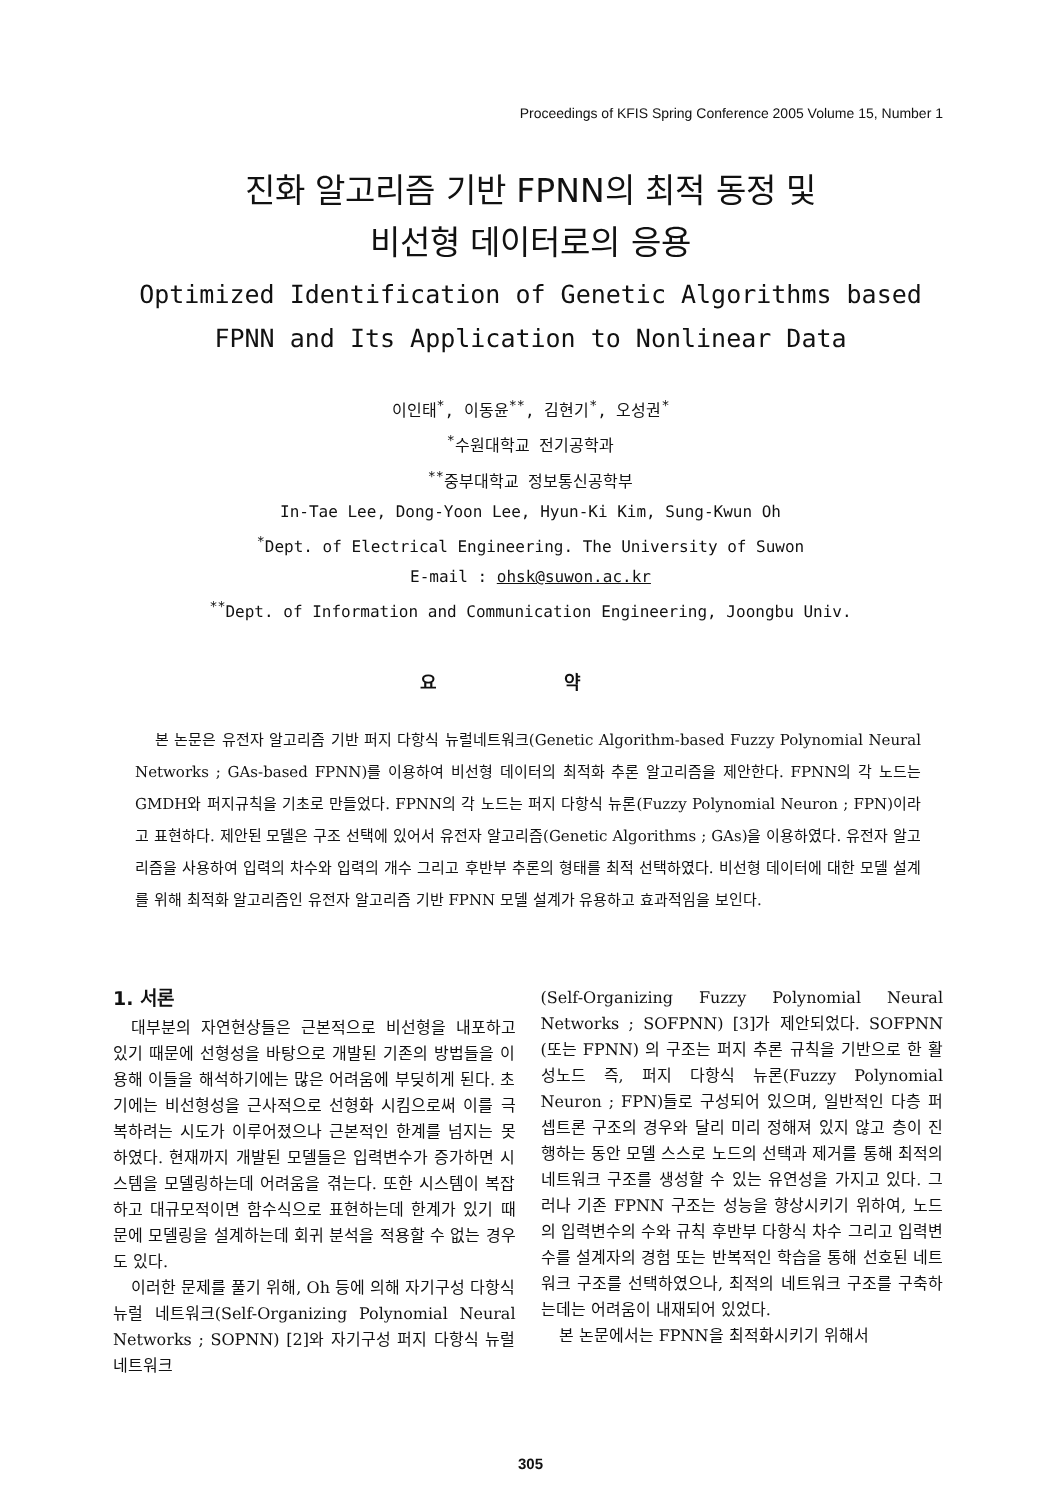Proceedings of KFIS Spring Conference 2005 Volume 15, Number 1
진화 알고리즘 기반 FPNN의 최적 동정 및
비선형 데이터로의 응용
Optimized Identification of Genetic Algorithms based
FPNN and Its Application to Nonlinear Data
이인태<sup>*</sup>, 이동윤<sup>**</sup>, 김현기<sup>*</sup>, 오성권<sup>*</sup>
<sup>*</sup> 수원대학교 전기공학과
<sup>**</sup> 중부대학교 정보통신공학부
In-Tae Lee, Dong-Yoon Lee, Hyun-Ki Kim, Sung-Kwun Oh
<sup>*</sup> Dept. of Electrical Engineering. The University of Suwon
E-mail : ohsk@suwon.ac.kr
<sup>**</sup> Dept. of Information and Communication Engineering, Joongbu Univ.
요 약
본 논문은 유전자 알고리즘 기반 퍼지 다항식 뉴럴네트워크(Genetic Algorithm-based Fuzzy Polynomial Neural Networks ; GAs-based FPNN)를 이용하여 비선형 데이터의 최적화 추론 알고리즘을 제안한다. FPNN의 각 노드는 GMDH와 퍼지규칙을 기초로 만들었다. FPNN의 각 노드는 퍼지 다항식 뉴론(Fuzzy Polynomial Neuron ; FPN)이라고 표현하다. 제안된 모델은 구조 선택에 있어서 유전자 알고리즘(Genetic Algorithms ; GAs)을 이용하였다. 유전자 알고리즘을 사용하여 입력의 차수와 입력의 개수 그리고 후반부 추론의 형태를 최적 선택하였다. 비선형 데이터에 대한 모델 설계를 위해 최적화 알고리즘인 유전자 알고리즘 기반 FPNN 모델 설계가 유용하고 효과적임을 보인다.
1. 서론
대부분의 자연현상들은 근본적으로 비선형을 내포하고 있기 때문에 선형성을 바탕으로 개발된 기존의 방법들을 이용해 이들을 해석하기에는 많은 어려움에 부딪히게 된다. 초기에는 비선형성을 근사적으로 선형화 시킴으로써 이를 극복하려는 시도가 이루어졌으나 근본적인 한계를 넘지는 못하였다. 현재까지 개발된 모델들은 입력변수가 증가하면 시스템을 모델링하는데 어려움을 겪는다. 또한 시스템이 복잡하고 대규모적이면 함수식으로 표현하는데 한계가 있기 때문에 모델링을 설계하는데 회귀 분석을 적용할 수 없는 경우도 있다.
이러한 문제를 풀기 위해, Oh 등에 의해 자기구성 다항식 뉴럴 네트워크(Self-Organizing Polynomial Neural Networks ; SOPNN) [2]와 자기구성 퍼지 다항식 뉴럴 네트워크
(Self-Organizing Fuzzy Polynomial Neural Networks ; SOFPNN) [3]가 제안되었다. SOFPNN (또는 FPNN) 의 구조는 퍼지 추론 규칙을 기반으로 한 활성노드 즉, 퍼지 다항식 뉴론(Fuzzy Polynomial Neuron ; FPN)들로 구성되어 있으며, 일반적인 다층 퍼셉트론 구조의 경우와 달리 미리 정해져 있지 않고 층이 진행하는 동안 모델 스스로 노드의 선택과 제거를 통해 최적의 네트워크 구조를 생성할 수 있는 유연성을 가지고 있다. 그러나 기존 FPNN 구조는 성능을 향상시키기 위하여, 노드의 입력변수의 수와 규칙 후반부 다항식 차수 그리고 입력변수를 설계자의 경험 또는 반복적인 학습을 통해 선호된 네트워크 구조를 선택하였으나, 최적의 네트워크 구조를 구축하는데는 어려움이 내재되어 있었다.
본 논문에서는 FPNN을 최적화시키기 위해서
305